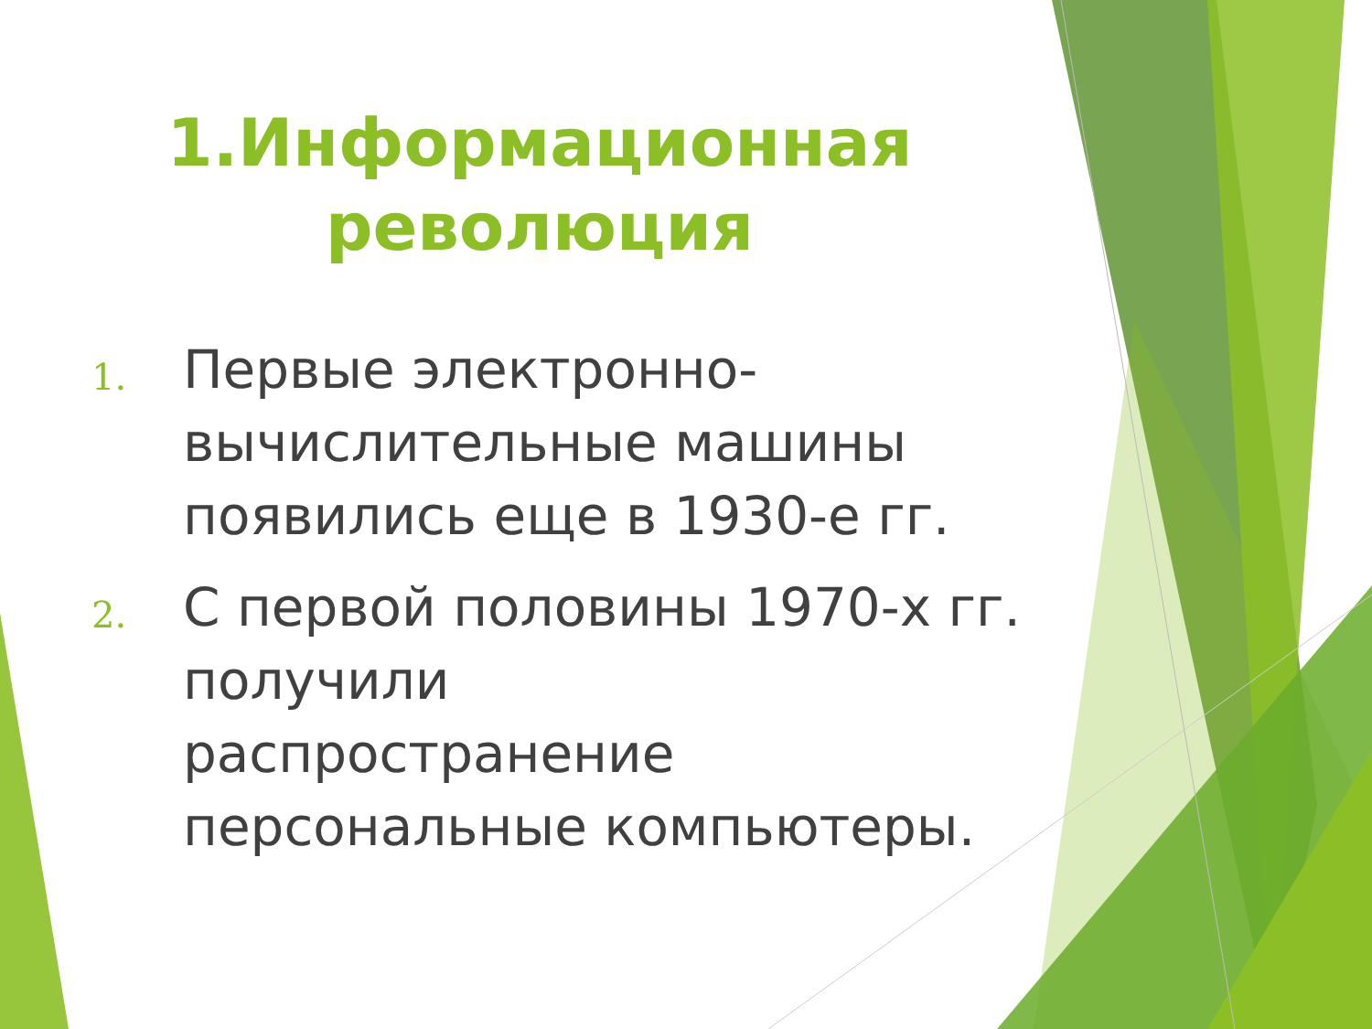1.Информационная
революция
1. Первые электронно-вычислительные машины появились еще в 1930-е гг.
2. С первой половины 1970-х гг. получили
распространение персональные компьютеры.